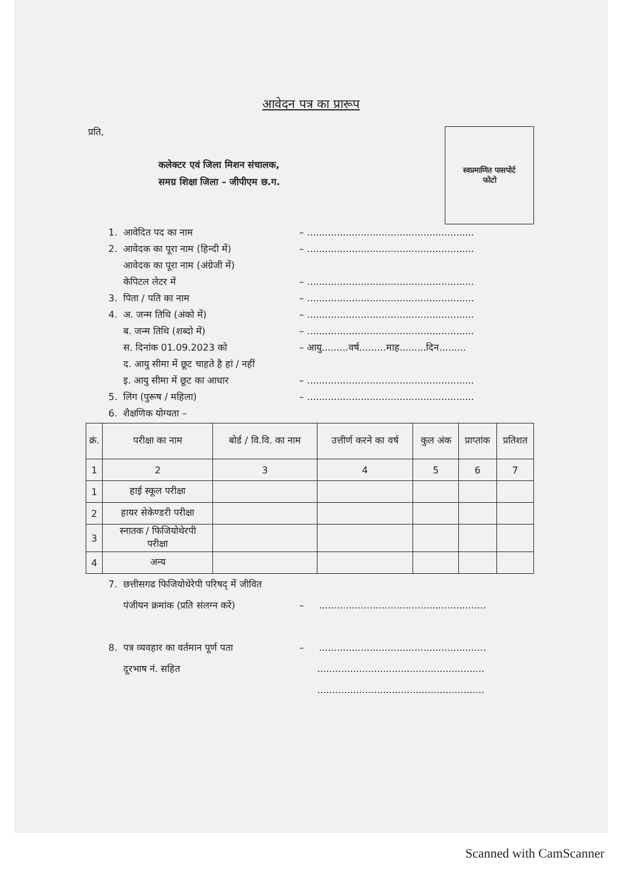आवेदन पत्र का प्रारूप
प्रति,
कलेक्टर एवं जिला मिशन संचालक,
समग्र शिक्षा जिला – जीपीएम छ.ग.
स्वप्रमाणित पासपोर्ट
फोटो
1. आवेदित पद का नाम – ........................................................
2. आवेदक का पूरा नाम (हिन्दी में) – ........................................................
आवेदक का पूरा नाम (अंग्रेजी में)
केपिटल लेटर में – ........................................................
3. पिता / पति का नाम – ........................................................
4. अ. जन्म तिथि (अंको में) – ........................................................
ब. जन्म तिथि (शब्दो में) – ........................................................
स. दिनांक 01.09.2023 को – आयु.........वर्ष.........माह.........दिन.........
द. आयु सीमा में छूट चाहते है हां / नहीं
इ. आयु सीमा में छूट का आधार – ........................................................
5. लिंग (पुरूष / महिला) – ........................................................
6. शैक्षणिक योग्यता –
| क्रं. | परीक्षा का नाम | बोर्ड / वि.वि. का नाम | उत्तीर्ण करने का वर्ष | कुल अंक | प्राप्तांक | प्रतिशत |
| --- | --- | --- | --- | --- | --- | --- |
| 1 | 2 | 3 | 4 | 5 | 6 | 7 |
| 1 | हाई स्कूल परीक्षा | | | | | |
| 2 | हायर सेकेण्डरी परीक्षा | | | | | |
| 3 | स्नातक / फिजियोथेरपी परीक्षा | | | | | |
| 4 | अन्य | | | | | |
7. छत्तीसगढ फिजियोथेरेपी परिषद् में जीवित
पंजीयन क्रमांक (प्रति संलग्न करें) – ........................................................
8. पत्र व्यवहार का वर्तमान पूर्ण पता – ........................................................
दूरभाष नं. सहित ........................................................
........................................................
Scanned with CamScanner